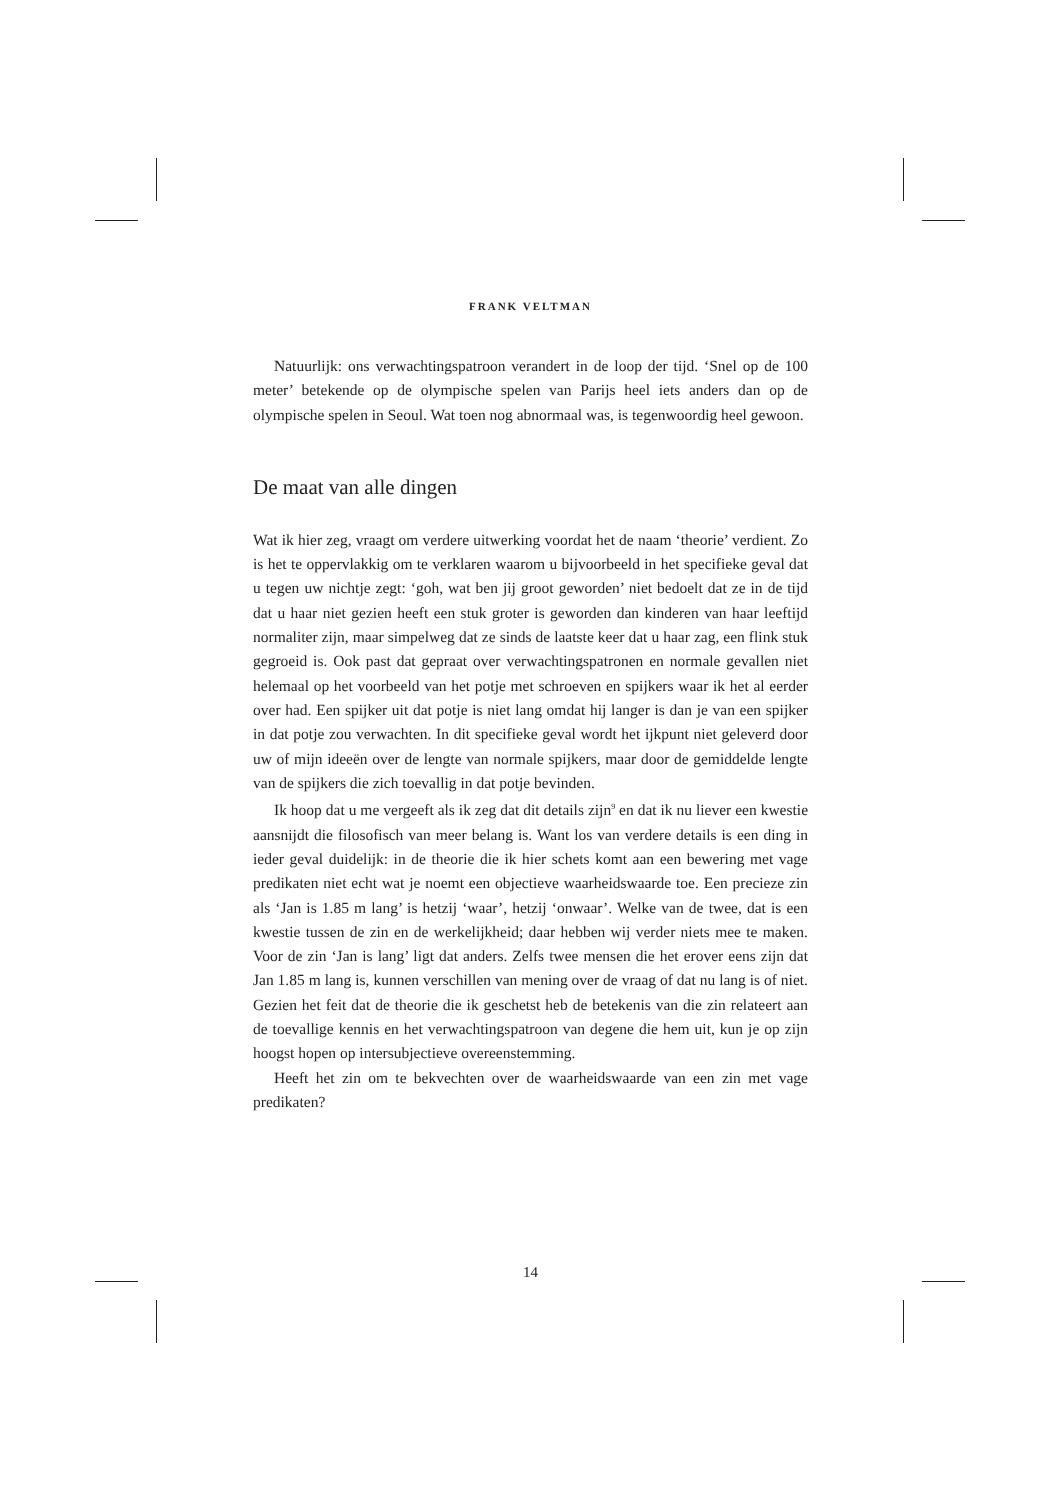FRANK VELTMAN
Natuurlijk: ons verwachtingspatroon verandert in de loop der tijd. ‘Snel op de 100 meter’ betekende op de olympische spelen van Parijs heel iets anders dan op de olympische spelen in Seoul. Wat toen nog abnormaal was, is tegenwoordig heel gewoon.
De maat van alle dingen
Wat ik hier zeg, vraagt om verdere uitwerking voordat het de naam ‘theorie’ verdient. Zo is het te oppervlakkig om te verklaren waarom u bijvoorbeeld in het specifieke geval dat u tegen uw nichtje zegt: ‘goh, wat ben jij groot geworden’ niet bedoelt dat ze in de tijd dat u haar niet gezien heeft een stuk groter is geworden dan kinderen van haar leeftijd normaliter zijn, maar simpelweg dat ze sinds de laatste keer dat u haar zag, een flink stuk gegroeid is. Ook past dat gepraat over verwachtingspatronen en normale gevallen niet helemaal op het voorbeeld van het potje met schroeven en spijkers waar ik het al eerder over had. Een spijker uit dat potje is niet lang omdat hij langer is dan je van een spijker in dat potje zou verwachten. In dit specifieke geval wordt het ijkpunt niet geleverd door uw of mijn ideeën over de lengte van normale spijkers, maar door de gemiddelde lengte van de spijkers die zich toevallig in dat potje bevinden.
Ik hoop dat u me vergeeft als ik zeg dat dit details zijn<sup>9</sup> en dat ik nu liever een kwestie aansnijdt die filosofisch van meer belang is. Want los van verdere details is een ding in ieder geval duidelijk: in de theorie die ik hier schets komt aan een bewering met vage predikaten niet echt wat je noemt een objectieve waarheidswaarde toe. Een precieze zin als ‘Jan is 1.85 m lang’ is hetzij ‘waar’, hetzij ‘onwaar’. Welke van de twee, dat is een kwestie tussen de zin en de werkelijkheid; daar hebben wij verder niets mee te maken. Voor de zin ‘Jan is lang’ ligt dat anders. Zelfs twee mensen die het erover eens zijn dat Jan 1.85 m lang is, kunnen verschillen van mening over de vraag of dat nu lang is of niet. Gezien het feit dat de theorie die ik geschetst heb de betekenis van die zin relateert aan de toevallige kennis en het verwachtingspatroon van degene die hem uit, kun je op zijn hoogst hopen op intersubjectieve overeenstemming.
Heeft het zin om te bekvechten over de waarheidswaarde van een zin met vage predikaten?
14